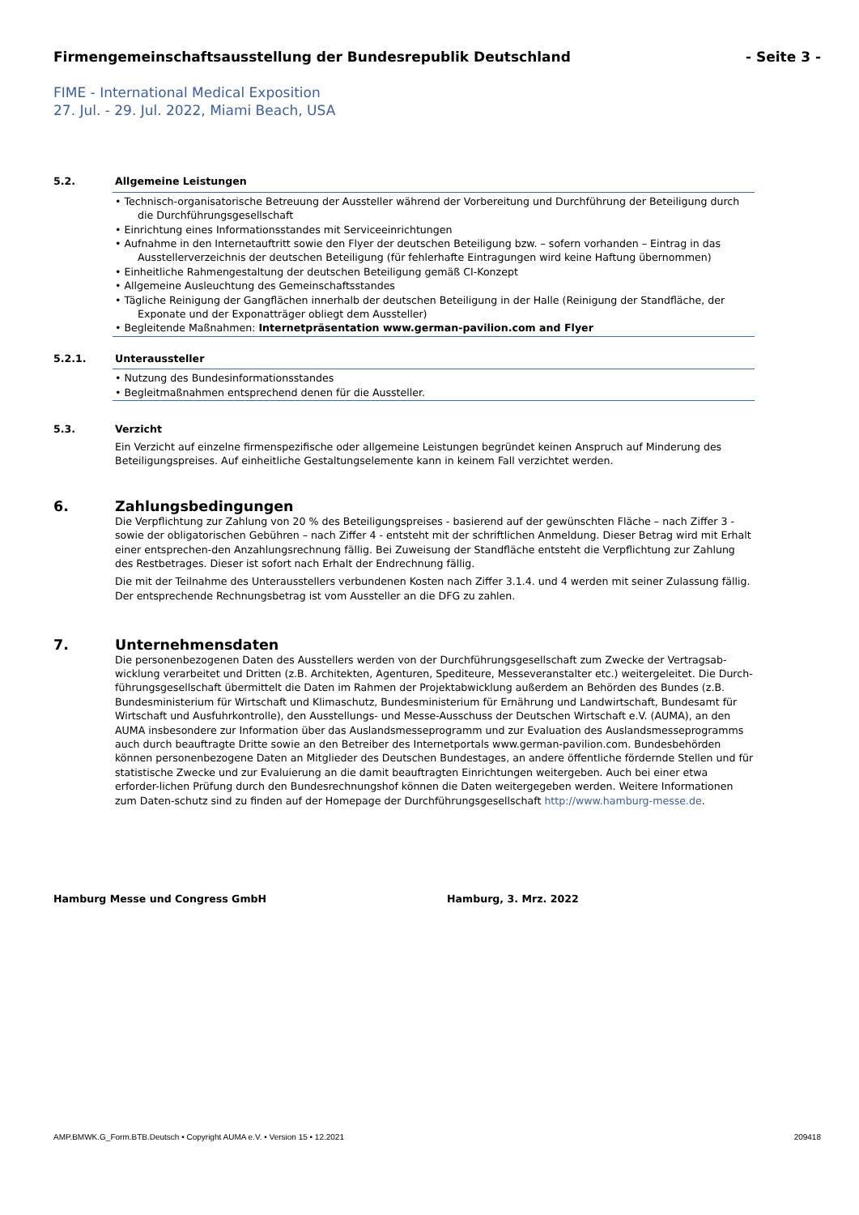Firmengemeinschaftsausstellung der Bundesrepublik Deutschland - Seite 3 -
FIME - International Medical Exposition
27. Jul. - 29. Jul. 2022, Miami Beach, USA
5.2. Allgemeine Leistungen
• Technisch-organisatorische Betreuung der Aussteller während der Vorbereitung und Durchführung der Beteiligung durch die Durchführungsgesellschaft
• Einrichtung eines Informationsstandes mit Serviceeinrichtungen
• Aufnahme in den Internetauftritt sowie den Flyer der deutschen Beteiligung bzw. – sofern vorhanden – Eintrag in das Ausstellerverzeichnis der deutschen Beteiligung (für fehlerhafte Eintragungen wird keine Haftung übernommen)
• Einheitliche Rahmengestaltung der deutschen Beteiligung gemäß CI-Konzept
• Allgemeine Ausleuchtung des Gemeinschaftsstandes
• Tägliche Reinigung der Gangflächen innerhalb der deutschen Beteiligung in der Halle (Reinigung der Standfläche, der Exponate und der Exponatträger obliegt dem Aussteller)
• Begleitende Maßnahmen: Internetpräsentation www.german-pavilion.com and Flyer
5.2.1. Unteraussteller
• Nutzung des Bundesinformationsstandes
• Begleitmaßnahmen entsprechend denen für die Aussteller.
5.3. Verzicht
Ein Verzicht auf einzelne firmenspezifische oder allgemeine Leistungen begründet keinen Anspruch auf Minderung des Beteiligungspreises. Auf einheitliche Gestaltungselemente kann in keinem Fall verzichtet werden.
6. Zahlungsbedingungen
Die Verpflichtung zur Zahlung von 20 % des Beteiligungspreises - basierend auf der gewünschten Fläche – nach Ziffer 3 - sowie der obligatorischen Gebühren – nach Ziffer 4 - entsteht mit der schriftlichen Anmeldung. Dieser Betrag wird mit Erhalt einer entsprechen-den Anzahlungsrechnung fällig. Bei Zuweisung der Standfläche entsteht die Verpflichtung zur Zahlung des Restbetrages. Dieser ist sofort nach Erhalt der Endrechnung fällig.
Die mit der Teilnahme des Unterausstellers verbundenen Kosten nach Ziffer 3.1.4. und 4 werden mit seiner Zulassung fällig. Der entsprechende Rechnungsbetrag ist vom Aussteller an die DFG zu zahlen.
7. Unternehmensdaten
Die personenbezogenen Daten des Ausstellers werden von der Durchführungsgesellschaft zum Zwecke der Vertragsab-wicklung verarbeitet und Dritten (z.B. Architekten, Agenturen, Spediteure, Messeveranstalter etc.) weitergeleitet. Die Durch-führungsgesellschaft übermittelt die Daten im Rahmen der Projektabwicklung außerdem an Behörden des Bundes (z.B. Bundesministerium für Wirtschaft und Klimaschutz, Bundesministerium für Ernährung und Landwirtschaft, Bundesamt für Wirtschaft und Ausfuhrkontrolle), den Ausstellungs- und Messe-Ausschuss der Deutschen Wirtschaft e.V. (AUMA), an den AUMA insbesondere zur Information über das Auslandsmesseprogramm und zur Evaluation des Auslandsmesseprogramms auch durch beauftragte Dritte sowie an den Betreiber des Internetportals www.german-pavilion.com. Bundesbehörden können personenbezogene Daten an Mitglieder des Deutschen Bundestages, an andere öffentliche fördernde Stellen und für statistische Zwecke und zur Evaluierung an die damit beauftragten Einrichtungen weitergeben. Auch bei einer etwa erforder-lichen Prüfung durch den Bundesrechnungshof können die Daten weitergegeben werden. Weitere Informationen zum Daten-schutz sind zu finden auf der Homepage der Durchführungsgesellschaft http://www.hamburg-messe.de.
Hamburg Messe und Congress GmbH Hamburg, 3. Mrz. 2022
AMP.BMWK.G_Form.BTB.Deutsch • Copyright AUMA e.V. • Version 15 • 12.2021 209418